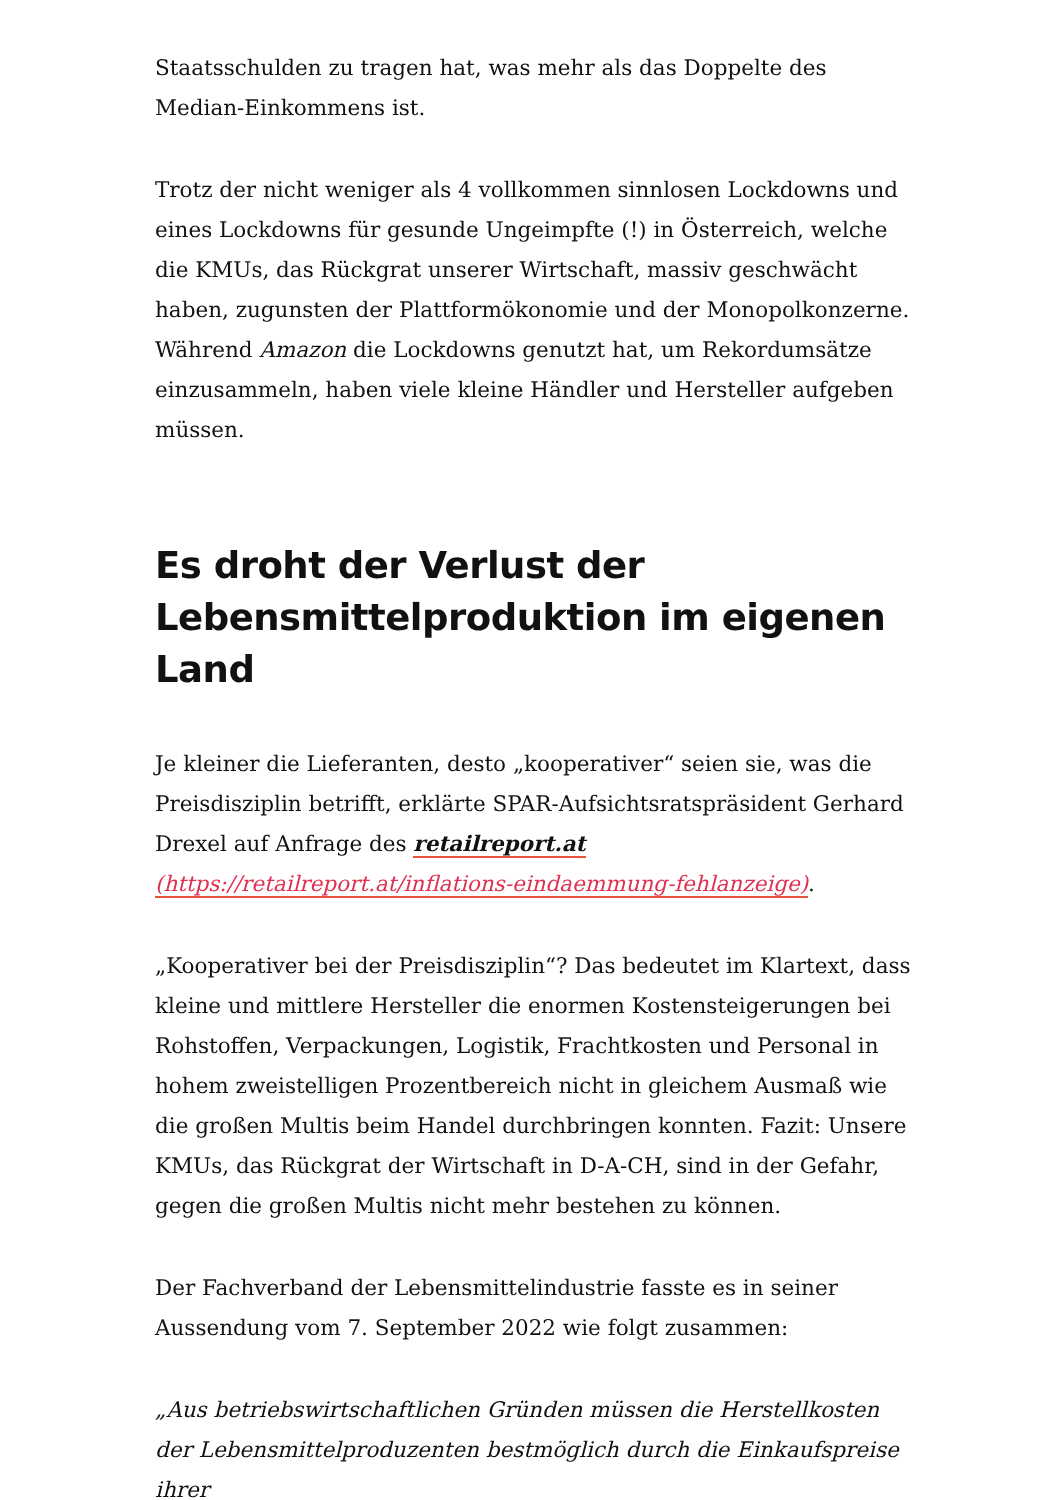Staatsschulden zu tragen hat, was mehr als das Doppelte des Median-Einkommens ist.
Trotz der nicht weniger als 4 vollkommen sinnlosen Lockdowns und eines Lockdowns für gesunde Ungeimpfte (!) in Österreich, welche die KMUs, das Rückgrat unserer Wirtschaft, massiv geschwächt haben, zugunsten der Plattformökonomie und der Monopolkonzerne. Während Amazon die Lockdowns genutzt hat, um Rekordumsätze einzusammeln, haben viele kleine Händler und Hersteller aufgeben müssen.
Es droht der Verlust der Lebensmittelproduktion im eigenen Land
Je kleiner die Lieferanten, desto „kooperativer“ seien sie, was die Preisdisziplin betrifft, erklärte SPAR-Aufsichtsratspräsident Gerhard Drexel auf Anfrage des retailreport.at (https://retailreport.at/inflations-eindaemmung-fehlanzeige).
„Kooperativer bei der Preisdisziplin“? Das bedeutet im Klartext, dass kleine und mittlere Hersteller die enormen Kostensteigerungen bei Rohstoffen, Verpackungen, Logistik, Frachtkosten und Personal in hohem zweistelligen Prozentbereich nicht in gleichem Ausmaß wie die großen Multis beim Handel durchbringen konnten. Fazit: Unsere KMUs, das Rückgrat der Wirtschaft in D-A-CH, sind in der Gefahr, gegen die großen Multis nicht mehr bestehen zu können.
Der Fachverband der Lebensmittelindustrie fasste es in seiner Aussendung vom 7. September 2022 wie folgt zusammen:
„Aus betriebswirtschaftlichen Gründen müssen die Herstellkosten der Lebensmittelproduzenten bestmöglich durch die Einkaufspreise ihrer